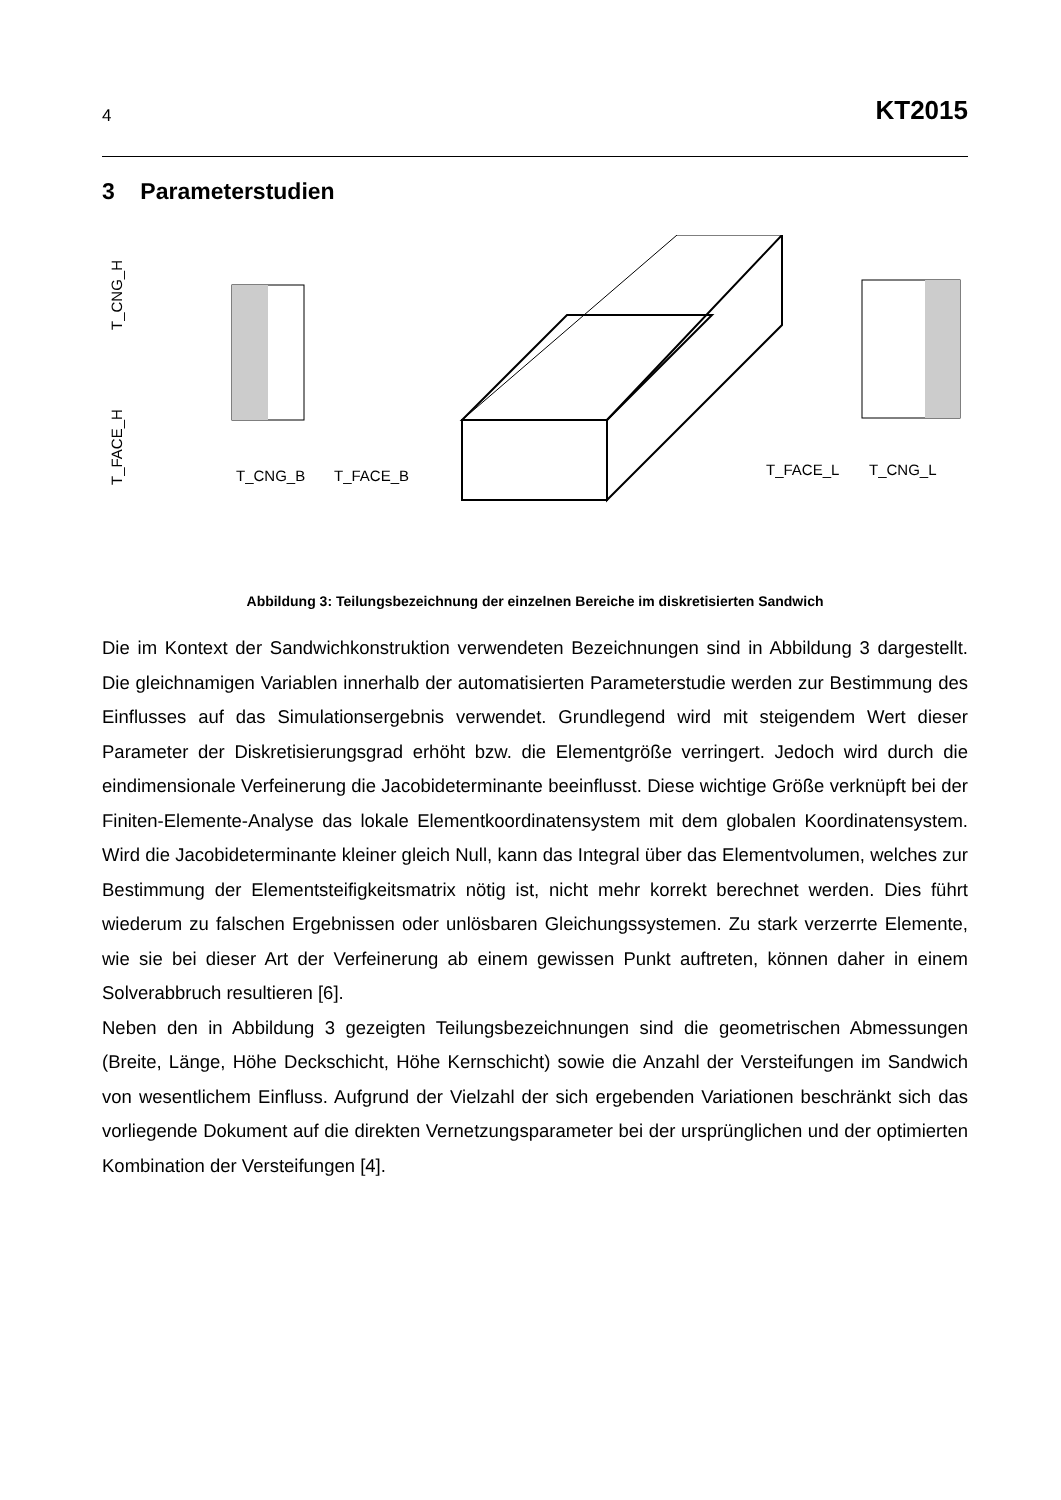4 KT2015
3 Parameterstudien
T_CNG_B
T_FACE_B
T_FACE_L
T_CNG_L
T_CNG_H
T_FACE_H
Abbildung 3: Teilungsbezeichnung der einzelnen Bereiche im diskretisierten Sandwich
Die im Kontext der Sandwichkonstruktion verwendeten Bezeichnungen sind in Abbildung 3 dargestellt. Die gleichnamigen Variablen innerhalb der automatisierten Parameterstudie werden zur Bestimmung des Einflusses auf das Simulationsergebnis verwendet. Grundlegend wird mit steigendem Wert dieser Parameter der Diskretisierungsgrad erhöht bzw. die Elementgröße verringert. Jedoch wird durch die eindimensionale Verfeinerung die Jacobideterminante beeinflusst. Diese wichtige Größe verknüpft bei der Finiten-Elemente-Analyse das lokale Elementkoordinatensystem mit dem globalen Koordinatensystem. Wird die Jacobideterminante kleiner gleich Null, kann das Integral über das Elementvolumen, welches zur Bestimmung der Elementsteifigkeitsmatrix nötig ist, nicht mehr korrekt berechnet werden. Dies führt wiederum zu falschen Ergebnissen oder unlösbaren Gleichungssystemen. Zu stark verzerrte Elemente, wie sie bei dieser Art der Verfeinerung ab einem gewissen Punkt auftreten, können daher in einem Solverabbruch resultieren [6].
Neben den in Abbildung 3 gezeigten Teilungsbezeichnungen sind die geometrischen Abmessungen (Breite, Länge, Höhe Deckschicht, Höhe Kernschicht) sowie die Anzahl der Versteifungen im Sandwich von wesentlichem Einfluss. Aufgrund der Vielzahl der sich ergebenden Variationen beschränkt sich das vorliegende Dokument auf die direkten Vernetzungsparameter bei der ursprünglichen und der optimierten Kombination der Versteifungen [4].